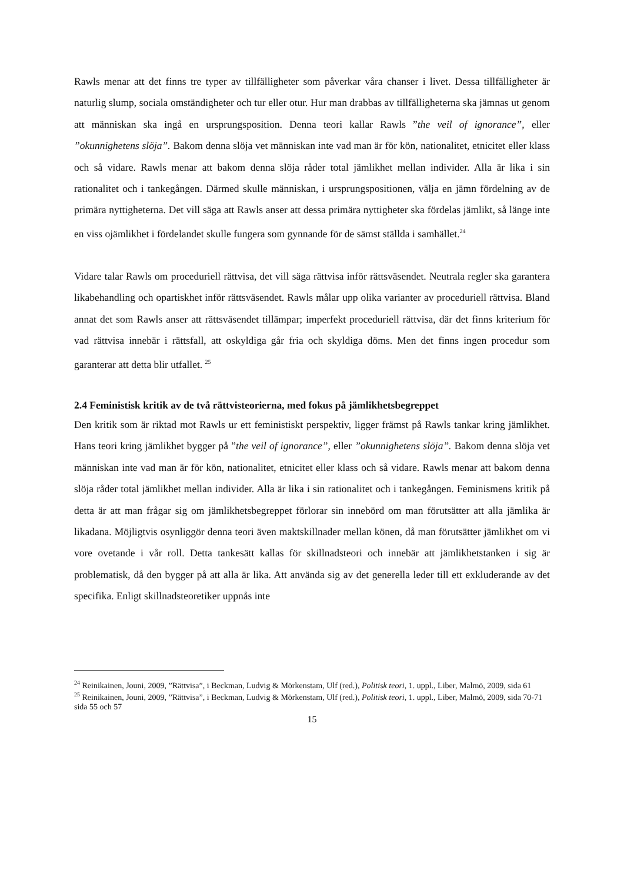Rawls menar att det finns tre typer av tillfälligheter som påverkar våra chanser i livet. Dessa tillfälligheter är naturlig slump, sociala omständigheter och tur eller otur. Hur man drabbas av tillfälligheterna ska jämnas ut genom att människan ska ingå en ursprungsposition. Denna teori kallar Rawls ”the veil of ignorance”, eller ”okunnighetens slöja”. Bakom denna slöja vet människan inte vad man är för kön, nationalitet, etnicitet eller klass och så vidare. Rawls menar att bakom denna slöja råder total jämlikhet mellan individer. Alla är lika i sin rationalitet och i tankegången. Därmed skulle människan, i ursprungspositionen, välja en jämn fördelning av de primära nyttigheterna. Det vill säga att Rawls anser att dessa primära nyttigheter ska fördelas jämlikt, så länge inte en viss ojämlikhet i fördelandet skulle fungera som gynnande för de sämst ställda i samhället.<sup>24</sup>
Vidare talar Rawls om proceduriell rättvisa, det vill säga rättvisa inför rättsväsendet. Neutrala regler ska garantera likabehandling och opartiskhet inför rättsväsendet. Rawls målar upp olika varianter av proceduriell rättvisa. Bland annat det som Rawls anser att rättsväsendet tillämpar; imperfekt proceduriell rättvisa, där det finns kriterium för vad rättvisa innebär i rättsfall, att oskyldiga går fria och skyldiga döms. Men det finns ingen procedur som garanterar att detta blir utfallet. <sup>25</sup>
2.4 Feministisk kritik av de två rättvisteorierna, med fokus på jämlikhetsbegreppet
Den kritik som är riktad mot Rawls ur ett feministiskt perspektiv, ligger främst på Rawls tankar kring jämlikhet. Hans teori kring jämlikhet bygger på ”the veil of ignorance”, eller ”okunnighetens slöja”. Bakom denna slöja vet människan inte vad man är för kön, nationalitet, etnicitet eller klass och så vidare. Rawls menar att bakom denna slöja råder total jämlikhet mellan individer. Alla är lika i sin rationalitet och i tankegången. Feminismens kritik på detta är att man frågar sig om jämlikhetsbegreppet förlorar sin innebörd om man förutsätter att alla jämlika är likadana. Möjligtvis osynliggör denna teori även maktskillnader mellan könen, då man förutsätter jämlikhet om vi vore ovetande i vår roll. Detta tankesätt kallas för skillnadsteori och innebär att jämlikhetstanken i sig är problematisk, då den bygger på att alla är lika. Att använda sig av det generella leder till ett exkluderande av det specifika. Enligt skillnadsteoretiker uppnås inte
<sup>24</sup> Reinikainen, Jouni, 2009, ”Rättvisa”, i Beckman, Ludvig & Mörkenstam, Ulf (red.), Politisk teori, 1. uppl., Liber, Malmö, 2009, sida 61
<sup>25</sup> Reinikainen, Jouni, 2009, ”Rättvisa”, i Beckman, Ludvig & Mörkenstam, Ulf (red.), Politisk teori, 1. uppl., Liber, Malmö, 2009, sida 70-71 sida 55 och 57
15